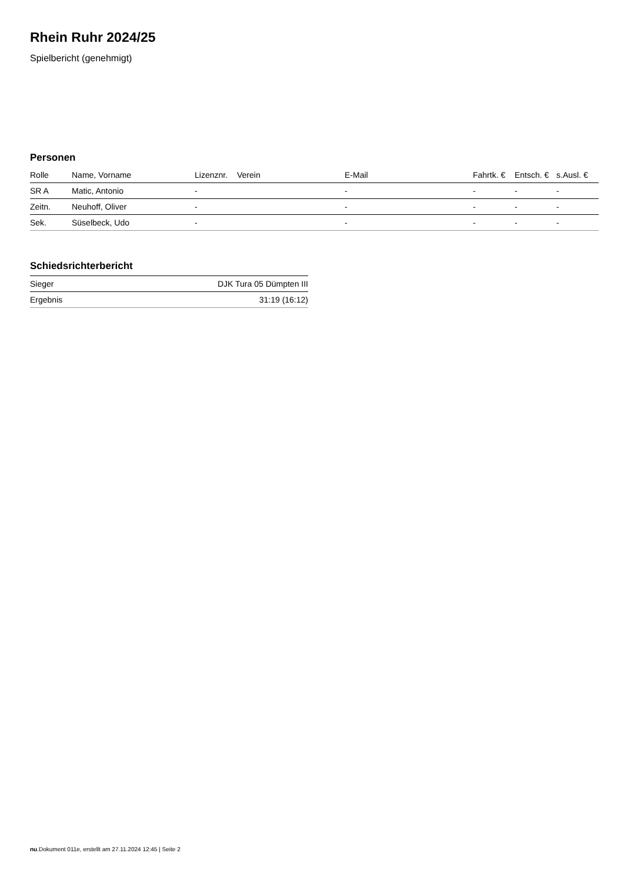Rhein Ruhr 2024/25
Spielbericht (genehmigt)
Personen
| Rolle | Name, Vorname | Lizenznr. | Verein | E-Mail | Fahrtk. € | Entsch. € | s.Ausl. € |
| --- | --- | --- | --- | --- | --- | --- | --- |
| SR A | Matic, Antonio | - | | - | - | - | - |
| Zeitn. | Neuhoff, Oliver | - | | - | - | - | - |
| Sek. | Süselbeck, Udo | - | | - | - | - | - |
Schiedsrichterbericht
| Sieger | DJK Tura 05 Dümpten III |
| Ergebnis | 31:19 (16:12) |
nu.Dokument 011e, erstellt am 27.11.2024 12:45 | Seite 2